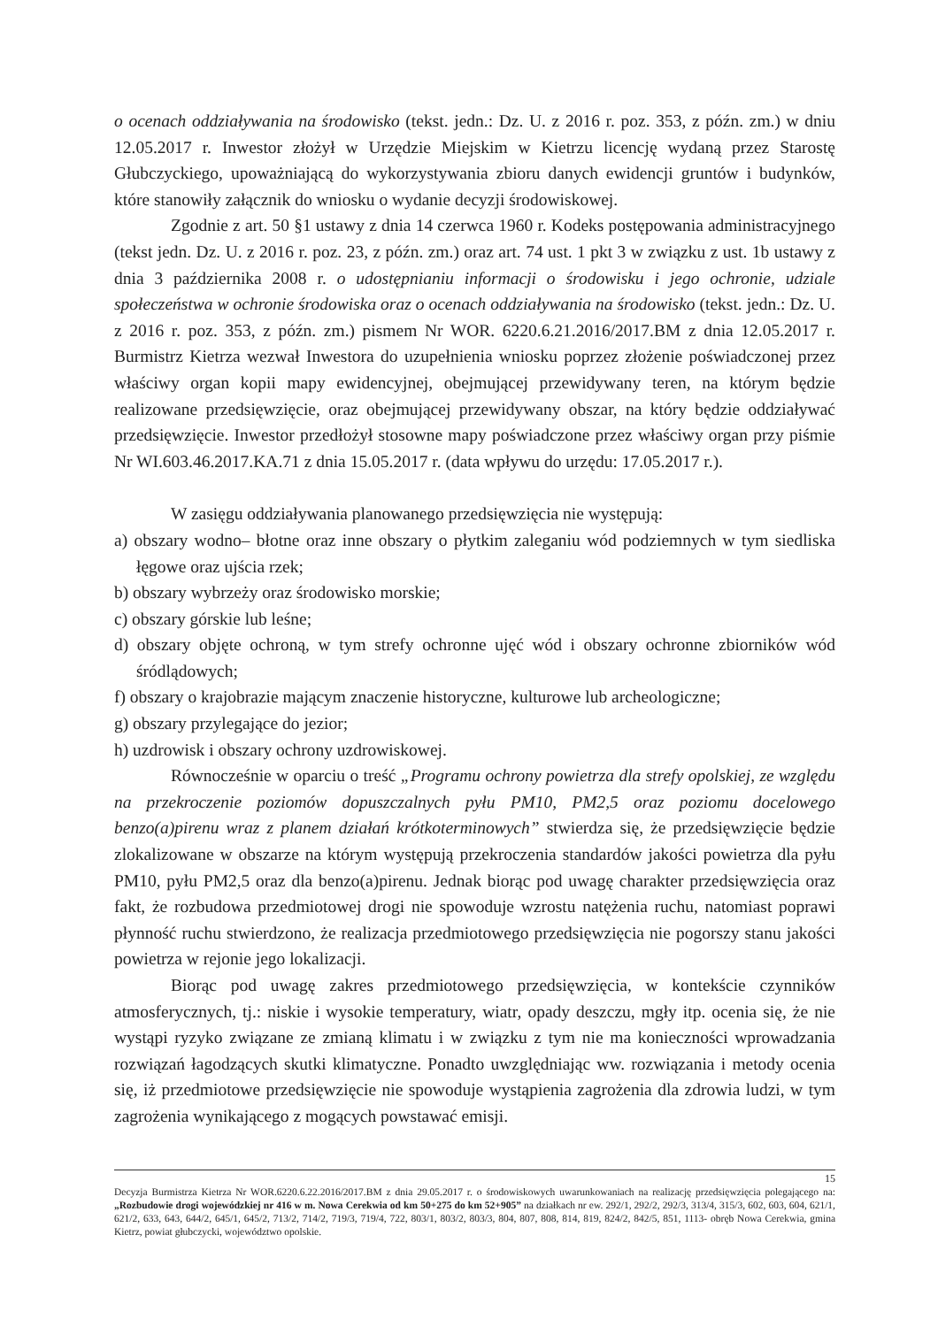o ocenach oddziaływania na środowisko (tekst. jedn.: Dz. U. z 2016 r. poz. 353, z późn. zm.) w dniu 12.05.2017 r. Inwestor złożył w Urzędzie Miejskim w Kietrzu licencję wydaną przez Starostę Głubczyckiego, upoważniającą do wykorzystywania zbioru danych ewidencji gruntów i budynków, które stanowiły załącznik do wniosku o wydanie decyzji środowiskowej.
Zgodnie z art. 50 §1 ustawy z dnia 14 czerwca 1960 r. Kodeks postępowania administracyjnego (tekst jedn. Dz. U. z 2016 r. poz. 23, z późn. zm.) oraz art. 74 ust. 1 pkt 3 w związku z ust. 1b ustawy z dnia 3 października 2008 r. o udostępnianiu informacji o środowisku i jego ochronie, udziale społeczeństwa w ochronie środowiska oraz o ocenach oddziaływania na środowisko (tekst. jedn.: Dz. U. z 2016 r. poz. 353, z późn. zm.) pismem Nr WOR. 6220.6.21.2016/2017.BM z dnia 12.05.2017 r. Burmistrz Kietrza wezwał Inwestora do uzupełnienia wniosku poprzez złożenie poświadczonej przez właściwy organ kopii mapy ewidencyjnej, obejmującej przewidywany teren, na którym będzie realizowane przedsięwzięcie, oraz obejmującej przewidywany obszar, na który będzie oddziaływać przedsięwzięcie. Inwestor przedłożył stosowne mapy poświadczone przez właściwy organ przy piśmie Nr WI.603.46.2017.KA.71 z dnia 15.05.2017 r. (data wpływu do urzędu: 17.05.2017 r.).
W zasięgu oddziaływania planowanego przedsięwzięcia nie występują:
a) obszary wodno– błotne oraz inne obszary o płytkim zaleganiu wód podziemnych w tym siedliska łęgowe oraz ujścia rzek;
b) obszary wybrzeży oraz środowisko morskie;
c) obszary górskie lub leśne;
d) obszary objęte ochroną, w tym strefy ochronne ujęć wód i obszary ochronne zbiorników wód śródlądowych;
f) obszary o krajobrazie mającym znaczenie historyczne, kulturowe lub archeologiczne;
g) obszary przylegające do jezior;
h) uzdrowisk i obszary ochrony uzdrowiskowej.
Równocześnie w oparciu o treść „Programu ochrony powietrza dla strefy opolskiej, ze względu na przekroczenie poziomów dopuszczalnych pyłu PM10, PM2,5 oraz poziomu docelowego benzo(a)pirenu wraz z planem działań krótkoterminowych” stwierdza się, że przedsięwzięcie będzie zlokalizowane w obszarze na którym występują przekroczenia standardów jakości powietrza dla pyłu PM10, pyłu PM2,5 oraz dla benzo(a)pirenu. Jednak biorąc pod uwagę charakter przedsięwzięcia oraz fakt, że rozbudowa przedmiotowej drogi nie spowoduje wzrostu natężenia ruchu, natomiast poprawi płynność ruchu stwierdzono, że realizacja przedmiotowego przedsięwzięcia nie pogorszy stanu jakości powietrza w rejonie jego lokalizacji.
Biorąc pod uwagę zakres przedmiotowego przedsięwzięcia, w kontekście czynników atmosferycznych, tj.: niskie i wysokie temperatury, wiatr, opady deszczu, mgły itp. ocenia się, że nie wystąpi ryzyko związane ze zmianą klimatu i w związku z tym nie ma konieczności wprowadzania rozwiązań łagodzących skutki klimatyczne. Ponadto uwzględniając ww. rozwiązania i metody ocenia się, iż przedmiotowe przedsięwzięcie nie spowoduje wystąpienia zagrożenia dla zdrowia ludzi, w tym zagrożenia wynikającego z mogących powstawać emisji.
15
Decyzja Burmistrza Kietrza Nr WOR.6220.6.22.2016/2017.BM z dnia 29.05.2017 r. o środowiskowych uwarunkowaniach na realizację przedsięwzięcia polegającego na: „Rozbudowie drogi wojewódzkiej nr 416 w m. Nowa Cerekwia od km 50+275 do km 52+905” na działkach nr ew. 292/1, 292/2, 292/3, 313/4, 315/3, 602, 603, 604, 621/1, 621/2, 633, 643, 644/2, 645/1, 645/2, 713/2, 714/2, 719/3, 719/4, 722, 803/1, 803/2, 803/3, 804, 807, 808, 814, 819, 824/2, 842/5, 851, 1113- obręb Nowa Cerekwia, gmina Kietrz, powiat głubczycki, województwo opolskie.